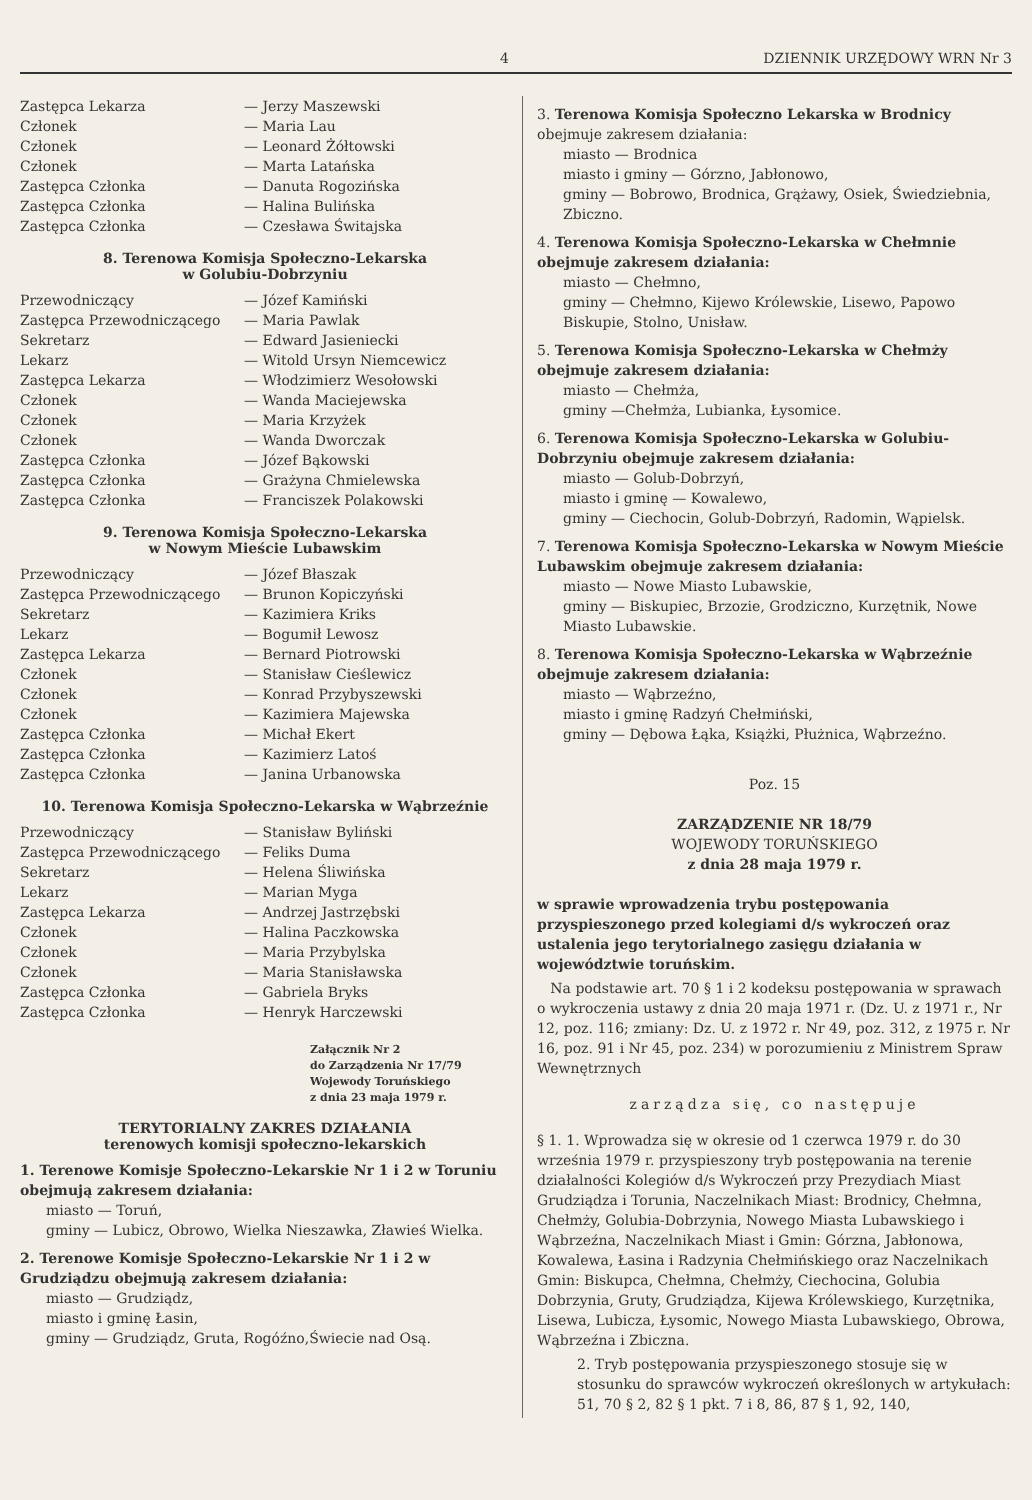4 DZIENNIK URZĘDOWY WRN Nr 3
| Zastępca Lekarza | — Jerzy Maszewski |
| Członek | — Maria Lau |
| Członek | — Leonard Żółtowski |
| Członek | — Marta Latańska |
| Zastępca Członka | — Danuta Rogozińska |
| Zastępca Członka | — Halina Bulińska |
| Zastępca Członka | — Czesława Świtajska |
8. Terenowa Komisja Społeczno-Lekarska
w Golubiu-Dobrzyniu
| Przewodniczący | — Józef Kamiński |
| Zastępca Przewodniczącego | — Maria Pawlak |
| Sekretarz | — Edward Jasieniecki |
| Lekarz | — Witold Ursyn Niemcewicz |
| Zastępca Lekarza | — Włodzimierz Wesołowski |
| Członek | — Wanda Maciejewska |
| Członek | — Maria Krzyżek |
| Członek | — Wanda Dworczak |
| Zastępca Członka | — Józef Bąkowski |
| Zastępca Członka | — Grażyna Chmielewska |
| Zastępca Członka | — Franciszek Polakowski |
9. Terenowa Komisja Społeczno-Lekarska
w Nowym Mieście Lubawskim
| Przewodniczący | — Józef Błaszak |
| Zastępca Przewodniczącego | — Brunon Kopiczyński |
| Sekretarz | — Kazimiera Kriks |
| Lekarz | — Bogumił Lewosz |
| Zastępca Lekarza | — Bernard Piotrowski |
| Członek | — Stanisław Cieślewicz |
| Członek | — Konrad Przybyszewski |
| Członek | — Kazimiera Majewska |
| Zastępca Członka | — Michał Ekert |
| Zastępca Członka | — Kazimierz Latoś |
| Zastępca Członka | — Janina Urbanowska |
10. Terenowa Komisja Społeczno-Lekarska w Wąbrzeźnie
| Przewodniczący | — Stanisław Byliński |
| Zastępca Przewodniczącego | — Feliks Duma |
| Sekretarz | — Helena Śliwińska |
| Lekarz | — Marian Myga |
| Zastępca Lekarza | — Andrzej Jastrzębski |
| Członek | — Halina Paczkowska |
| Członek | — Maria Przybylska |
| Członek | — Maria Stanisławska |
| Zastępca Członka | — Gabriela Bryks |
| Zastępca Członka | — Henryk Harczewski |
Załącznik Nr 2
do Zarządzenia Nr 17/79
Wojewody Toruńskiego
z dnia 23 maja 1979 r.
TERYTORIALNY ZAKRES DZIAŁANIA
terenowych komisji społeczno-lekarskich
1. Terenowe Komisje Społeczno-Lekarskie Nr 1 i 2 w Toruniu obejmują zakresem działania:
miasto — Toruń,
gminy — Lubicz, Obrowo, Wielka Nieszawka, Zławieś Wielka.
2. Terenowe Komisje Społeczno-Lekarskie Nr 1 i 2 w Grudziądzu obejmują zakresem działania:
miasto — Grudziądz,
miasto i gminę Łasin,
gminy — Grudziądz, Gruta, Rogóźno,Świecie nad Osą.
3. Terenowa Komisja Społeczno Lekarska w Brodnicy obejmuje zakresem działania:
miasto — Brodnica
miasto i gminy — Górzno, Jabłonowo,
gminy — Bobrowo, Brodnica, Grążawy, Osiek, Świedziebnia, Zbiczno.
4. Terenowa Komisja Społeczno-Lekarska w Chełmnie obejmuje zakresem działania:
miasto — Chełmno,
gminy — Chełmno, Kijewo Królewskie, Lisewo, Papowo Biskupie, Stolno, Unisław.
5. Terenowa Komisja Społeczno-Lekarska w Chełmży obejmuje zakresem działania:
miasto — Chełmża,
gminy —Chełmża, Lubianka, Łysomice.
6. Terenowa Komisja Społeczno-Lekarska w Golubiu-Dobrzyniu obejmuje zakresem działania:
miasto — Golub-Dobrzyń,
miasto i gminę — Kowalewo,
gminy — Ciechocin, Golub-Dobrzyń, Radomin, Wąpielsk.
7. Terenowa Komisja Społeczno-Lekarska w Nowym Mieście Lubawskim obejmuje zakresem działania:
miasto — Nowe Miasto Lubawskie,
gminy — Biskupiec, Brzozie, Grodziczno, Kurzętnik, Nowe Miasto Lubawskie.
8. Terenowa Komisja Społeczno-Lekarska w Wąbrzeźnie obejmuje zakresem działania:
miasto — Wąbrzeźno,
miasto i gminę Radzyń Chełmiński,
gminy — Dębowa Łąka, Książki, Płużnica, Wąbrzeźno.
Poz. 15
ZARZĄDZENIE NR 18/79
WOJEWODY TORUŃSKIEGO
z dnia 28 maja 1979 r.
w sprawie wprowadzenia trybu postępowania przyspieszonego przed kolegiami d/s wykroczeń oraz ustalenia jego terytorialnego zasięgu działania w województwie toruńskim.
Na podstawie art. 70 § 1 i 2 kodeksu postępowania w sprawach o wykroczenia ustawy z dnia 20 maja 1971 r. (Dz. U. z 1971 r., Nr 12, poz. 116; zmiany: Dz. U. z 1972 r. Nr 49, poz. 312, z 1975 r. Nr 16, poz. 91 i Nr 45, poz. 234) w porozumieniu z Ministrem Spraw Wewnętrznych
zarządza się, co następuje
§ 1. 1. Wprowadza się w okresie od 1 czerwca 1979 r. do 30 września 1979 r. przyspieszony tryb postępowania na terenie działalności Kolegiów d/s Wykroczeń przy Prezydiach Miast Grudziądza i Torunia, Naczelnikach Miast: Brodnicy, Chełmna, Chełmży, Golubia-Dobrzynia, Nowego Miasta Lubawskiego i Wąbrzeźna, Naczelnikach Miast i Gmin: Górzna, Jabłonowa, Kowalewa, Łasina i Radzynia Chełmińskiego oraz Naczelnikach Gmin: Biskupca, Chełmna, Chełmży, Ciechocina, Golubia Dobrzynia, Gruty, Grudziądza, Kijewa Królewskiego, Kurzętnika, Lisewa, Lubicza, Łysomic, Nowego Miasta Lubawskiego, Obrowa, Wąbrzeźna i Zbiczna.
2. Tryb postępowania przyspieszonego stosuje się w stosunku do sprawców wykroczeń określonych w artykułach: 51, 70 § 2, 82 § 1 pkt. 7 i 8, 86, 87 § 1, 92, 140,